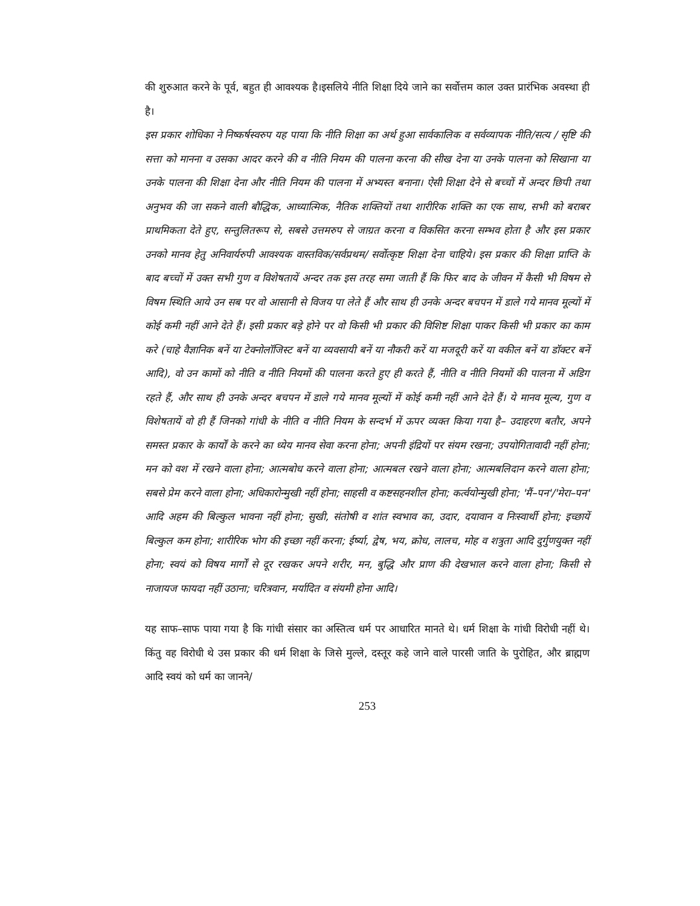की शुरुआत करने के पूर्व, बहुत ही आवश्यक है।इसलिये नीति शिक्षा दिये जाने का सर्वोत्तम काल उक्त प्रारंभिक अवस्था ही है।
इस प्रकार शोधिका ने निष्कर्षस्वरुप यह पाया कि नीति शिक्षा का अर्थ हुआ सार्वकालिक व सर्वव्यापक नीति/सत्य / सृष्टि की सत्ता को मानना व उसका आदर करने की व नीति नियम की पालना करना की सीख देना या उनके पालना को सिखाना या उनके पालना की शिक्षा देना और नीति नियम की पालना में अभ्यस्त बनाना। ऐसी शिक्षा देने से बच्चों में अन्दर छिपी तथा अनुभव की जा सकने वाली बौद्धिक, आध्यात्मिक, नैतिक शक्तियों तथा शारीरिक शक्ति का एक साथ, सभी को बराबर प्राथमिकता देते हुए, सन्तुलितरूप से, सबसे उत्तमरुप से जाग्रत करना व विकसित करना सम्भव होता है और इस प्रकार उनको मानव हेतु अनिवार्यरुपी आवश्यक वास्तविक/सर्वप्रथम/ सर्वोत्कृष्ट शिक्षा देना चाहिये। इस प्रकार की शिक्षा प्राप्ति के बाद बच्चों में उक्त सभी गुण व विशेषतायें अन्दर तक इस तरह समा जाती हैं कि फिर बाद के जीवन में कैसी भी विषम से विषम स्थिति आये उन सब पर वो आसानी से विजय पा लेते हैं और साथ ही उनके अन्दर बचपन में डाले गये मानव मूल्यों में कोई कमी नहीं आने देते हैं। इसी प्रकार बड़े होने पर वो किसी भी प्रकार की विशिष्ट शिक्षा पाकर किसी भी प्रकार का काम करे (चाहे वैज्ञानिक बनें या टेक्नोलॉजिस्ट बनें या व्यवसायी बनें या नौकरी करें या मजदूरी करें या वकील बनें या डॉक्टर बनें आदि), वो उन कामों को नीति व नीति नियमों की पालना करते हुए ही करते हैं, नीति व नीति नियमों की पालना में अडिग रहते हैं, और साथ ही उनके अन्दर बचपन में डाले गये मानव मूल्यों में कोई कमी नहीं आने देते हैं। ये मानव मूल्य, गुण व विशेषतायें वो ही हैं जिनको गांधी के नीति व नीति नियम के सन्दर्भ में ऊपर व्यक्त किया गया है– उदाहरण बतौर, अपने समस्त प्रकार के कार्यों के करने का ध्येय मानव सेवा करना होना; अपनी इंद्रियों पर संयम रखना; उपयोगितावादी नहीं होना; मन को वश में रखने वाला होना; आत्मबोध करने वाला होना; आत्मबल रखने वाला होना; आत्मबलिदान करने वाला होना; सबसे प्रेम करने वाला होना; अधिकारोन्मुखी नहीं होना; साहसी व कष्टसहनशील होना; कर्त्वयोन्मुखी होना; 'मैं–पन'/'मेरा–पन' आदि अहम की बिल्कुल भावना नहीं होना; सुखी, संतोषी व शांत स्वभाव का, उदार, दयावान व निःस्वार्थी होना; इच्छायें बिल्कुल कम होना; शारीरिक भोग की इच्छा नहीं करना; ईर्ष्या, द्वेष, भय, क्रोध, लालच, मोह व शत्रुता आदि दुर्गुणयुक्त नहीं होना; स्वयं को विषय मार्गों से दूर रखकर अपने शरीर, मन, बुद्धि और प्राण की देखभाल करने वाला होना; किसी से नाजायज फायदा नहीं उठाना; चरित्रवान, मर्यादित व संयमी होना आदि।
यह साफ–साफ पाया गया है कि गांधी संसार का अस्तित्व धर्म पर आधारित मानते थे। धर्म शिक्षा के गांधी विरोधी नहीं थे। किंतु वह विरोधी थे उस प्रकार की धर्म शिक्षा के जिसे मुल्ले, दस्तूर कहे जाने वाले पारसी जाति के पुरोहित, और ब्राह्मण आदि स्वयं को धर्म का जानने/
253